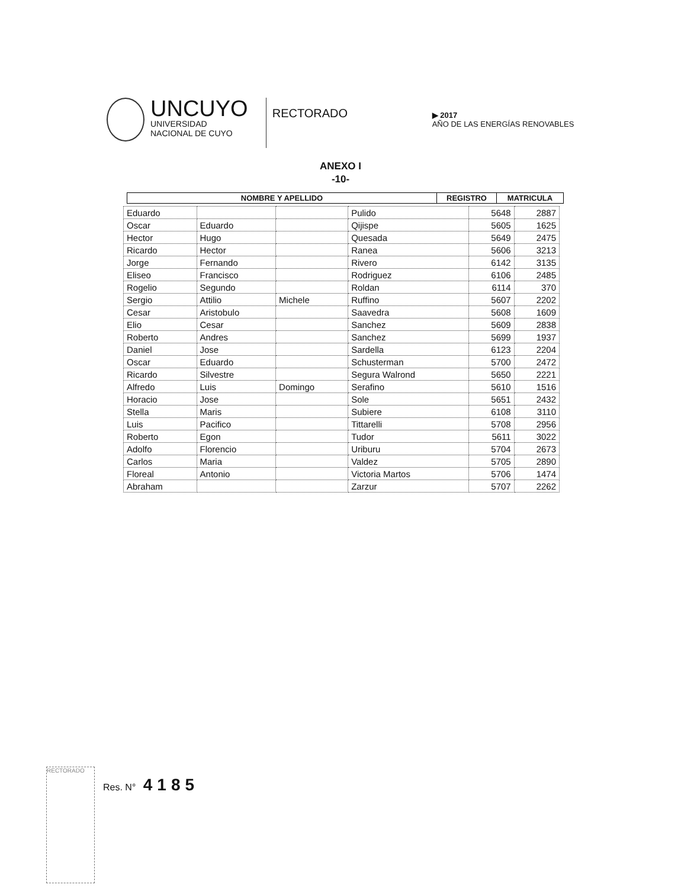UNCUYO
UNIVERSIDAD
NACIONAL DE CUYO
RECTORADO
▶ 2017
AÑO DE LAS ENERGÍAS RENOVABLES
ANEXO I
-10-
| NOMBRE Y APELLIDO | REGISTRO | MATRICULA |
| --- | --- | --- |
| Eduardo | | | Pulido | 5648 | 2887 |
| Oscar | Eduardo | | Qijispe | 5605 | 1625 |
| Hector | Hugo | | Quesada | 5649 | 2475 |
| Ricardo | Hector | | Ranea | 5606 | 3213 |
| Jorge | Fernando | | Rivero | 6142 | 3135 |
| Eliseo | Francisco | | Rodriguez | 6106 | 2485 |
| Rogelio | Segundo | | Roldan | 6114 | 370 |
| Sergio | Attilio | Michele | Ruffino | 5607 | 2202 |
| Cesar | Aristobulo | | Saavedra | 5608 | 1609 |
| Elio | Cesar | | Sanchez | 5609 | 2838 |
| Roberto | Andres | | Sanchez | 5699 | 1937 |
| Daniel | Jose | | Sardella | 6123 | 2204 |
| Oscar | Eduardo | | Schusterman | 5700 | 2472 |
| Ricardo | Silvestre | | Segura Walrond | 5650 | 2221 |
| Alfredo | Luis | Domingo | Serafino | 5610 | 1516 |
| Horacio | Jose | | Sole | 5651 | 2432 |
| Stella | Maris | | Subiere | 6108 | 3110 |
| Luis | Pacifico | | Tittarelli | 5708 | 2956 |
| Roberto | Egon | | Tudor | 5611 | 3022 |
| Adolfo | Florencio | | Uriburu | 5704 | 2673 |
| Carlos | Maria | | Valdez | 5705 | 2890 |
| Floreal | Antonio | | Victoria Martos | 5706 | 1474 |
| Abraham | | | Zarzur | 5707 | 2262 |
RECTORADO
Res. N° 4185